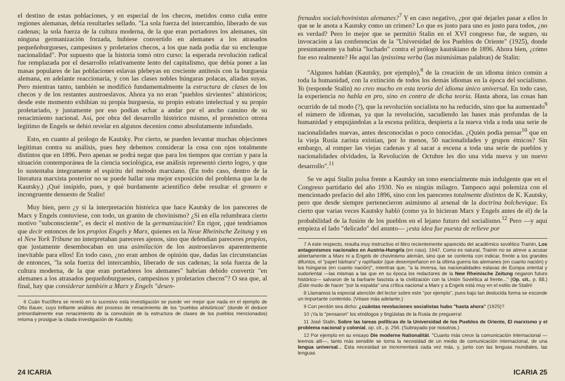el destino de estas poblaciones, y en especial de los checos, metidos como cuña entre regiones alemanas, debía resultarles sellado. "La sola fuerza del intercambio, liberado de sus cadenas; la sola fuerza de la cultura moderna, de la que eran portadores los alemanes, sin ninguna germanización forzada, hubiese convertido en alemanes a los atrasados pequeñoburgueses, campesinos y proletarios checos, a los que nada podía dar su enclenque nacionalidad". Por supuesto que la historia tomó otro curso: la esperada revolución radical fue remplazada por el desarrollo relativamente lento del capitalismo, que debía poner a las masas populares de las poblaciones eslavas plebeyas en creciente antítesis con la burguesía alemana, en adelante reaccionaria, y con las clases nobles húngaras polacas, aliadas suyas. Pero mientras tanto, también se modificó fundamentalmente la estructura de clases de los checos y de los restantes austroeslavos. Ahora ya no eran "pueblos sirvientes" ahistóricos; desde este momento exhibían su propia burguesía, su propio estrato intelectual y su propio proletariado, y justamente por eso podían echar a andar por el ancho camino de su renacimiento nacional. Así, por obra del desarrollo histórico mismo, el pronóstico otrora legítimo de Engels se debió revelar en algunos decenios como absolutamente infundado.
Esto, en cuanto al prólogo de Kautsky. Por cierto, se pueden levantar muchas objeciones legítimas contra su análisis, pues hoy debemos considerar la cosa con ojos totalmente distintos que en 1896. Pero apenas se podrá negar que para los tiempos que corrían y para la situación contemporánea de la ciencia sociológica, ese análisis representó cierto logro, y que lo sustentaba íntegramente el espíritu del método marxiano. (En todo caso, dentro de la literatura marxista posterior no se puede hallar una mejor exposición del problema que la de Kautsky.) ¡Qué insípido, pues, y qué burdamente acientífico debe resultar el grosero e incongruente denuesto de Stalin!
Muy bien, pero ¿y si la interpretación histórica que hace Kautsky de los pareceres de Marx y Engels contuviese, con todo, un granito de chovinismo? ¿Si en ella relumbrara cierto motivo "subconsciente", es decir el motivo de la germanización? En rigor, ¡qué tendríamos que decir entonces de los propios Engels y Marx, quienes en la Neue Rheinische Zeitung y en el New York Tribune no interpretaban pareceres ajenos, sino que defendían pareceres propios, que justamente desembocaban en una asimilación de los austroeslavos aparentemente inevitable para ellos! En todo caso, ¿no eran ambos de opinión que, dadas las circunstancias de entonces, "la sola fuerza del intercambio, liberado de sus cadenas; la sola fuerza de la cultura moderna, de la que eran portadores los alemanes" habrían debido convertir "en alemanes a los atrasados pequeñoburgueses, campesinos y proletarios checos"? O sea que, al final, hay que considerar también a Marx y Engels "desen-
6 Cuán fructífera se reveló en lo sucesivo esta investigación se puede ver mejor que nada en el ejemplo de Otto Bauer, cuyo brillante análisis del proceso de renacimiento de los "pueblos ahistóricos" (donde él deduce primordialmente ese renacimiento de la convulsión de la estructura de clases de los pueblos mencionados) retoma y prosigue la citada investigación de Kautsky.
24 ICARIA
frenados socialchovinistas alemanes?<sup>7</sup> Y en caso negativo, ¿por qué dejarles pasar a ellos lo que se le anota a Kautsky como un crimen? Lo que es justo para uno es justo para todos, ¿no es verdad? Pero lo mejor que se permitió Stalin en el XVI congreso fue, de seguro, su invocación a las conferencias de la "Universidad de los Pueblos de Oriente" (1925), donde presuntamente ya había "luchado" contra el prólogo kautskiano de 1896. Ahora bien, ¿cómo fue eso realmente? He aquí las ipsissima verba (las mismísimas palabras) de Stalin:
"Algunos hablan (Kautsky, por ejemplo),<sup>8</sup> de la creación de un idioma único común a toda la humanidad, con la extinción de todos los demás idiomas en la época del socialismo. Yo (responde Stalin) no creo mucho en esta teoría del idioma único universal. En todo caso, la experiencia no habla en pro, sino en contra de dicha teoría. Hasta ahora, las cosas han ocurrido de tal modo (?), que la revolución socialista no ha reducido, sino que ha aumentado<sup>9</sup> el número de idiomas, ya que la revolución, sacudiendo las bases más profundas de la humanidad y empujándolas a la escena política, despierta a la nueva vida a toda una serie de nacionalidades nuevas, antes desconocidas o poco conocidas. ¿Quién podía pensar<sup>10</sup> que en la vieja Rusia zarista existían, por lo menos, 50 nacionalidades y grupos étnicos? Sin embargo, al romper las viejas cadenas y al sacar a escena a toda una serie de pueblos y nacionalidades olvidados, la Revolución de Octubre les dio una vida nueva y un nuevo desarrollo".<sup>11</sup>
Se ve aquí Stalin pulsa frente a Kautsky un tono esencialmente más indulgente que en el Congreso partidario del año 1930. No es ningún milagro. Tampoco aquí polemiza con el mencionado prefacio del año 1896, sino con los pareceres totalmente distintos de K. Kautsky, pero que desde siempre pertenecieron asimismo al arsenal de la doctrina bolchevique. Es cierto que varias veces Kautsky habló (como ya lo hicieran Marx y Engels antes de él) de la probabilidad de la fusión de los pueblos en el lejano futuro del socialismo.<sup>12</sup> Pero —y aquí empieza el lado "delicado" del asunto— ¡esta idea fue puesta de relieve por
7 A este respecto, resulta muy instructivo el libro recientemente aparecido del académico soviético Trainin, Los antagonismos nacionales en Austria-Hungría (en ruso). 1947. Como es natural, Trainin no se atreve a acusar abiertamente a Marx ni a Engels de chovinismo alemán, sino que se contenta con indicar, frente a los grandes difuntos, el "papel bárbaro" y rapiñador (que desempeñaron en la última guerra los alemanes (en cuanto nación) y los húngaros (en cuanto nación)", mientras que, "a la inversa, las nacionalidades eslavas de Europa oriental y sudoriental —las mismas a las que en su época los redactores de la New Rheinische Zeitung negaron futuro histórico— salvaron de la barbarie fascista a la civilización con la Unión Soviética al frente..." (Op. cit., p. 88.) ¡Este modo de hacer "por la espalda" una crítica nacional a Marx y a Engels está muy en el estilo de Stalin!
8 Llamamos la especial atención del lector sobre este "por ejemplo", pues bajo tan deslucida forma se esconde un importante contenido. (Véase más adelante.)
9 Con perdón sea dicho: ¿cuántas revoluciones socialistas hubo "hasta ahora" (1925)?
10 ¡Ya lo "pensaron" los etnólogos y lingüistas de la Rusia de preguerra!
11 José Stalin, Sobre las tareas políticas de la Universidad de los Pueblos de Oriente, El marxismo y el problema nacional y colonial, op. cit., p. 256. (Subrayado por nosotros.)
12 Por ejemplo en su ensayo Die moderne Nationalität. "Cuanto más crece la comunicación internacional —leemos allí—, tanto más sensible se torna la necesidad de un medio de comunicación internacional, de una lengua universal... Esta necesidad se incrementará cada vez más, y, junto con las lenguas mundiales, las lenguas
ICARIA 25